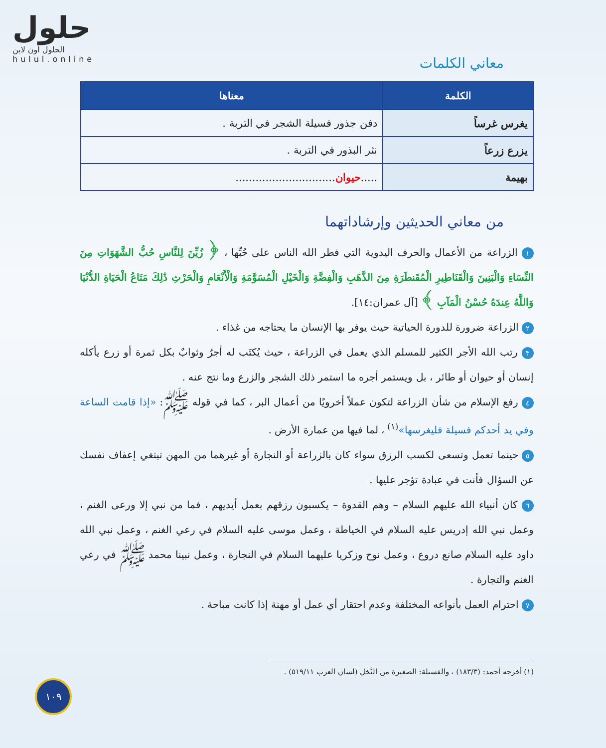حلول
الحلول اون لاين
hulul.online
معاني الكلمات
| الكلمة | معناها |
| --- | --- |
| يغرس غرساً | دفن جذور فسيلة الشجر في التربة . |
| يزرع زرعاً | نثر البذور في التربة . |
| بهيمة | ..... حيوان .............................. |
من معاني الحديثين وإرشاداتهما
١ الزراعة من الأعمال والحرف اليدوية التي فطر الله الناس على حُبِّها ، ﴿ زُيِّنَ لِلنَّاسِ حُبُّ الشَّهَوَاتِ مِنَ النِّسَاءِ وَالْبَنِينَ وَالْقَنَاطِيرِ الْمُقَنطَرَةِ مِنَ الذَّهَبِ وَالْفِضَّةِ وَالْخَيْلِ الْمُسَوَّمَةِ وَالْأَنْعَامِ وَالْحَرْثِ ذَٰلِكَ مَتَاعُ الْحَيَاةِ الدُّنْيَا وَاللَّهُ عِندَهُ حُسْنُ الْمَآبِ ﴾ [آل عمران:١٤].
٢ الزراعة ضرورة للدورة الحياتية حيث يوفر بها الإنسان ما يحتاجه من غذاء .
٣ رتب الله الأجر الكثير للمسلم الذي يعمل في الزراعة ، حيث يُكتَب له أجرٌ وثوابٌ بكل ثمرة أو زرع يأكله إنسان أو حيوان أو طائر ، بل ويستمر أجره ما استمر ذلك الشجر والزرع وما نتج عنه .
٤ رفع الإسلام من شأن الزراعة لتكون عملاً أخرويًا من أعمال البر ، كما في قوله ﷺ: «إذا قامت الساعة وفي يد أحدكم فسيلة فليغرسها»<sup>(١)</sup> ، لما فيها من عمارة الأرض .
٥ حينما تعمل وتسعى لكسب الرزق سواء كان بالزراعة أو النجارة أو غيرهما من المهن تبتغي إعفاف نفسك عن السؤال فأنت في عبادة تؤجر عليها .
٦ كان أنبياء الله عليهم السلام – وهم القدوة – يكسبون رزقهم بعمل أيديهم ، فما من نبي إلا ورعى الغنم ، وعمل نبي الله إدريس عليه السلام في الخياطة ، وعمل موسى عليه السلام في رعي الغنم ، وعمل نبي الله داود عليه السلام صانع دروع ، وعمل نوح وزكريا عليهما السلام في النجارة ، وعمل نبينا محمد ﷺ في رعي الغنم والتجارة .
٧ احترام العمل بأنواعه المختلفة وعدم احتقار أي عمل أو مهنة إذا كانت مباحة .
(١) أخرجه أحمد: (١٨٣/٣) ، والفسيلة: الصغيرة من النَّخل (لسان العرب ٥١٩/١١) .
١٠٩